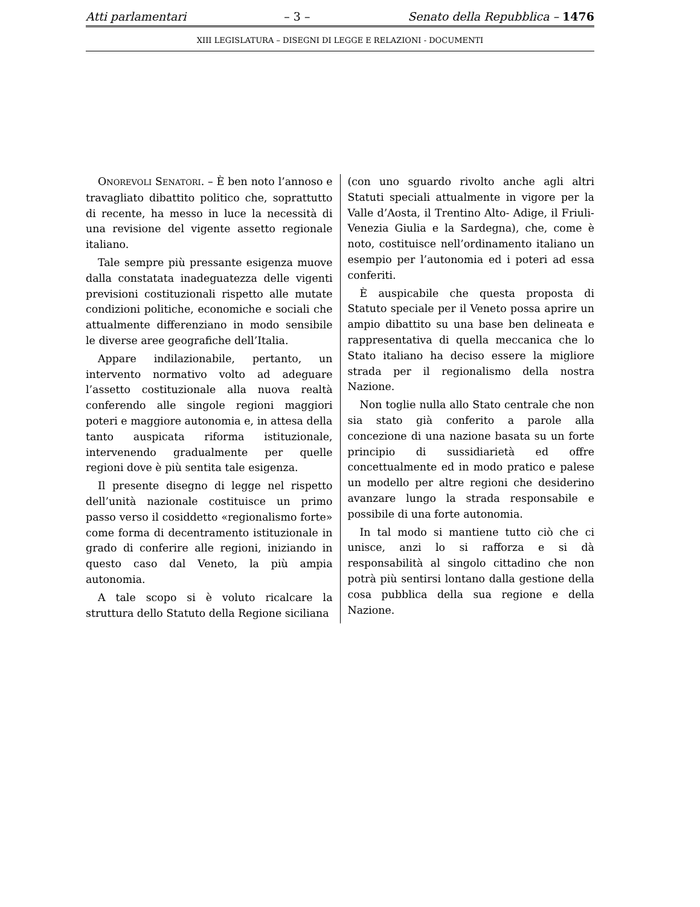Atti parlamentari – 3 – Senato della Repubblica – 1476
XIII LEGISLATURA – DISEGNI DI LEGGE E RELAZIONI - DOCUMENTI
ONOREVOLI SENATORI. – È ben noto l’annoso e travagliato dibattito politico che, soprattutto di recente, ha messo in luce la necessità di una revisione del vigente assetto regionale italiano.
Tale sempre più pressante esigenza muove dalla constatata inadeguatezza delle vigenti previsioni costituzionali rispetto alle mutate condizioni politiche, economiche e sociali che attualmente differenziano in modo sensibile le diverse aree geografiche dell’Italia.
Appare indilazionabile, pertanto, un intervento normativo volto ad adeguare l’assetto costituzionale alla nuova realtà conferendo alle singole regioni maggiori poteri e maggiore autonomia e, in attesa della tanto auspicata riforma istituzionale, intervenendo gradualmente per quelle regioni dove è più sentita tale esigenza.
Il presente disegno di legge nel rispetto dell’unità nazionale costituisce un primo passo verso il cosiddetto «regionalismo forte» come forma di decentramento istituzionale in grado di conferire alle regioni, iniziando in questo caso dal Veneto, la più ampia autonomia.
A tale scopo si è voluto ricalcare la struttura dello Statuto della Regione siciliana
(con uno sguardo rivolto anche agli altri Statuti speciali attualmente in vigore per la Valle d’Aosta, il Trentino Alto- Adige, il Friuli-Venezia Giulia e la Sardegna), che, come è noto, costituisce nell’ordinamento italiano un esempio per l’autonomia ed i poteri ad essa conferiti.
È auspicabile che questa proposta di Statuto speciale per il Veneto possa aprire un ampio dibattito su una base ben delineata e rappresentativa di quella meccanica che lo Stato italiano ha deciso essere la migliore strada per il regionalismo della nostra Nazione.
Non toglie nulla allo Stato centrale che non sia stato già conferito a parole alla concezione di una nazione basata su un forte principio di sussidiarietà ed offre concettualmente ed in modo pratico e palese un modello per altre regioni che desiderino avanzare lungo la strada responsabile e possibile di una forte autonomia.
In tal modo si mantiene tutto ciò che ci unisce, anzi lo si rafforza e si dà responsabilità al singolo cittadino che non potrà più sentirsi lontano dalla gestione della cosa pubblica della sua regione e della Nazione.